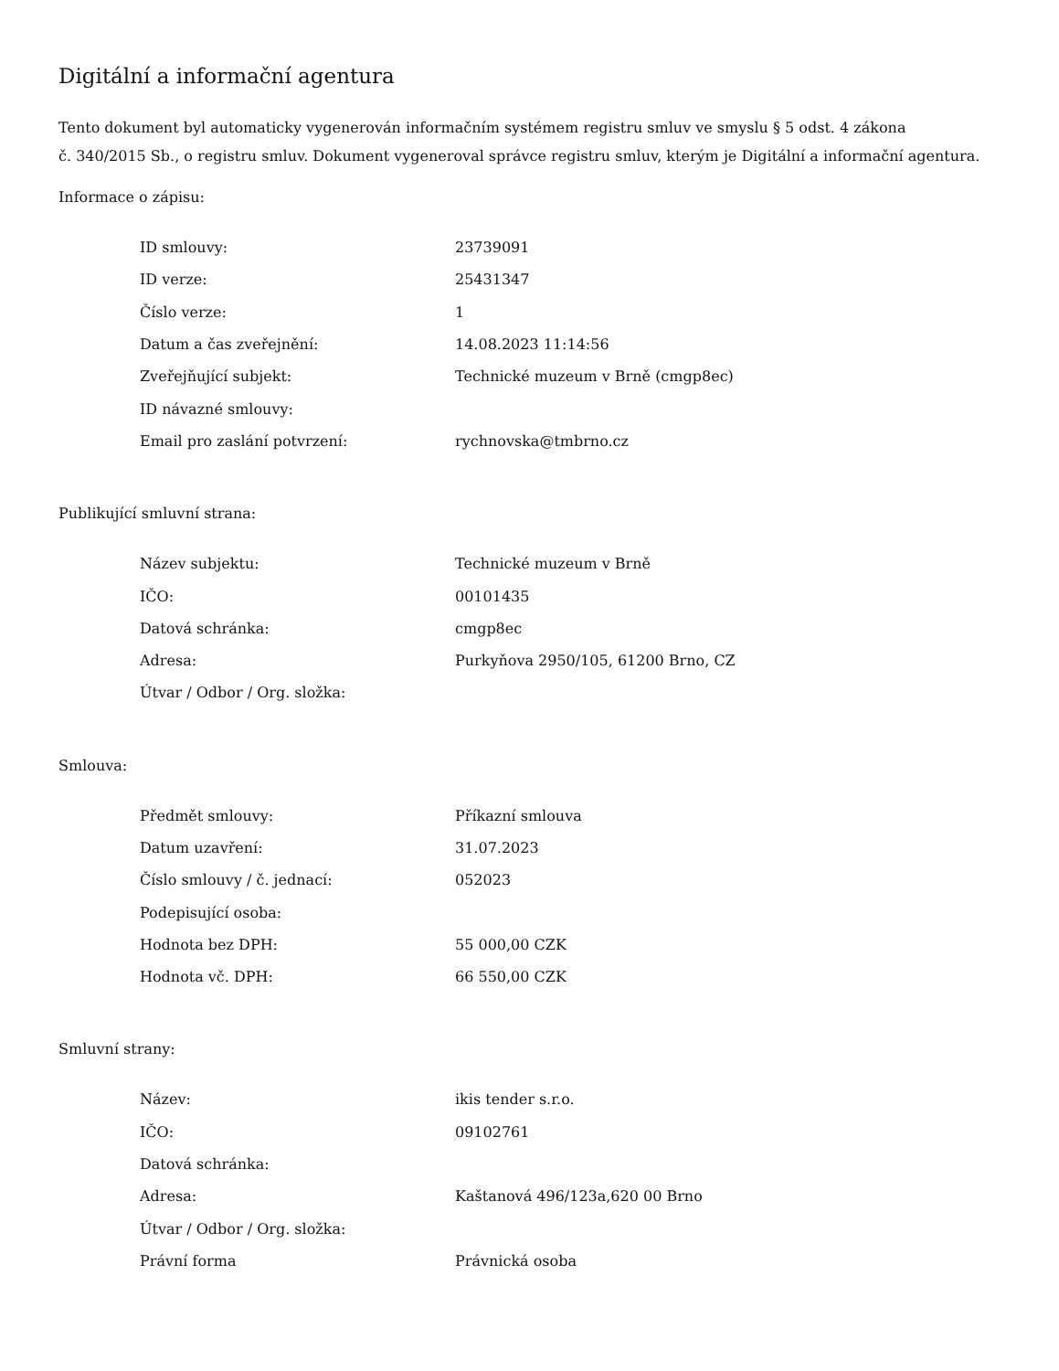Digitální a informační agentura
Tento dokument byl automaticky vygenerován informačním systémem registru smluv ve smyslu § 5 odst. 4 zákona
č. 340/2015 Sb., o registru smluv. Dokument vygeneroval správce registru smluv, kterým je Digitální a informační agentura.
Informace o zápisu:
| ID smlouvy: | 23739091 |
| ID verze: | 25431347 |
| Číslo verze: | 1 |
| Datum a čas zveřejnění: | 14.08.2023 11:14:56 |
| Zveřejňující subjekt: | Technické muzeum v Brně (cmgp8ec) |
| ID návazné smlouvy: | |
| Email pro zaslání potvrzení: | rychnovska@tmbrno.cz |
Publikující smluvní strana:
| Název subjektu: | Technické muzeum v Brně |
| IČO: | 00101435 |
| Datová schránka: | cmgp8ec |
| Adresa: | Purkyňova 2950/105, 61200 Brno, CZ |
| Útvar / Odbor / Org. složka: | |
Smlouva:
| Předmět smlouvy: | Příkazní smlouva |
| Datum uzavření: | 31.07.2023 |
| Číslo smlouvy / č. jednací: | 052023 |
| Podepisující osoba: | |
| Hodnota bez DPH: | 55 000,00 CZK |
| Hodnota vč. DPH: | 66 550,00 CZK |
Smluvní strany:
| Název: | ikis tender s.r.o. |
| IČO: | 09102761 |
| Datová schránka: | |
| Adresa: | Kaštanová 496/123a,620 00 Brno |
| Útvar / Odbor / Org. složka: | |
| Právní forma | Právnická osoba |